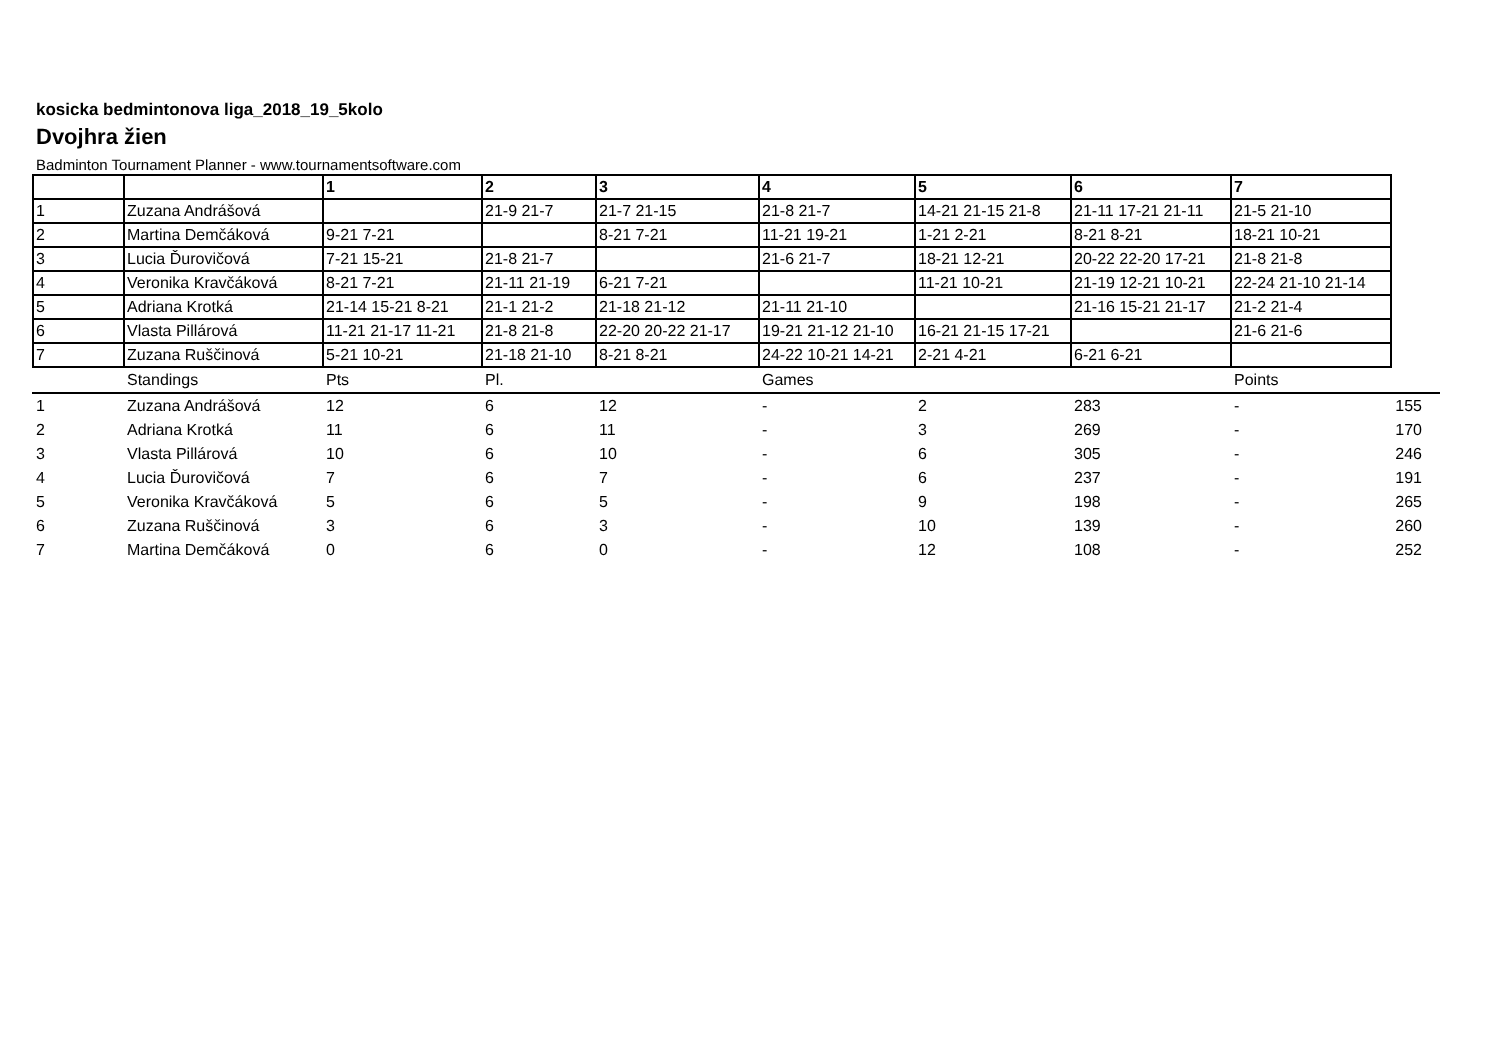kosicka bedmintonova liga_2018_19_5kolo
Dvojhra žien
Badminton Tournament Planner - www.tournamentsoftware.com
| | | 1 | 2 | 3 | 4 | 5 | 6 | 7 |
| 1 | Zuzana Andrášová | | 21-9 21-7 | 21-7 21-15 | 21-8 21-7 | 14-21 21-15 21-8 | 21-11 17-21 21-11 | 21-5 21-10 |
| 2 | Martina Demčáková | 9-21 7-21 | | 8-21 7-21 | 11-21 19-21 | 1-21 2-21 | 8-21 8-21 | 18-21 10-21 |
| 3 | Lucia Ďurovičová | 7-21 15-21 | 21-8 21-7 | | 21-6 21-7 | 18-21 12-21 | 20-22 22-20 17-21 | 21-8 21-8 |
| 4 | Veronika Kravčáková | 8-21 7-21 | 21-11 21-19 | 6-21 7-21 | | 11-21 10-21 | 21-19 12-21 10-21 | 22-24 21-10 21-14 |
| 5 | Adriana Krotká | 21-14 15-21 8-21 | 21-1 21-2 | 21-18 21-12 | 21-11 21-10 | | 21-16 15-21 21-17 | 21-2 21-4 |
| 6 | Vlasta Pillárová | 11-21 21-17 11-21 | 21-8 21-8 | 22-20 20-22 21-17 | 19-21 21-12 21-10 | 16-21 21-15 17-21 | | 21-6 21-6 |
| 7 | Zuzana Ruščinová | 5-21 10-21 | 21-18 21-10 | 8-21 8-21 | 24-22 10-21 14-21 | 2-21 4-21 | 6-21 6-21 | |
| | Standings | Pts | Pl. | | Games | | | Points | |
| 1 | Zuzana Andrášová | 12 | 6 | 12 | - | 2 | 283 | - | 155 |
| 2 | Adriana Krotká | 11 | 6 | 11 | - | 3 | 269 | - | 170 |
| 3 | Vlasta Pillárová | 10 | 6 | 10 | - | 6 | 305 | - | 246 |
| 4 | Lucia Ďurovičová | 7 | 6 | 7 | - | 6 | 237 | - | 191 |
| 5 | Veronika Kravčáková | 5 | 6 | 5 | - | 9 | 198 | - | 265 |
| 6 | Zuzana Ruščinová | 3 | 6 | 3 | - | 10 | 139 | - | 260 |
| 7 | Martina Demčáková | 0 | 6 | 0 | - | 12 | 108 | - | 252 |